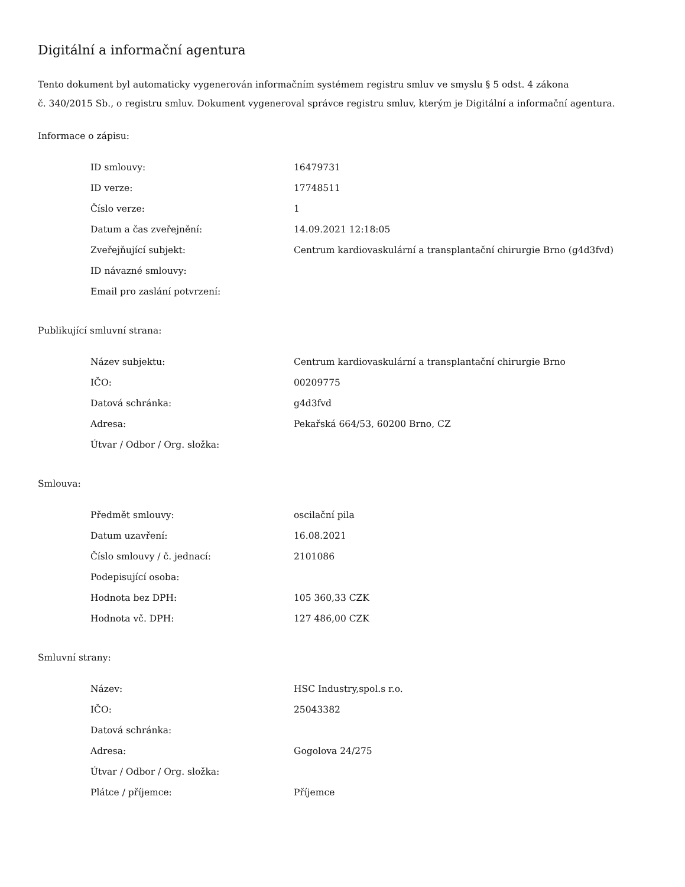Digitální a informační agentura
Tento dokument byl automaticky vygenerován informačním systémem registru smluv ve smyslu § 5 odst. 4 zákona
č. 340/2015 Sb., o registru smluv. Dokument vygeneroval správce registru smluv, kterým je Digitální a informační agentura.
Informace o zápisu:
| ID smlouvy: | 16479731 |
| ID verze: | 17748511 |
| Číslo verze: | 1 |
| Datum a čas zveřejnění: | 14.09.2021 12:18:05 |
| Zveřejňující subjekt: | Centrum kardiovaskulární a transplantační chirurgie Brno (g4d3fvd) |
| ID návazné smlouvy: | |
| Email pro zaslání potvrzení: | |
Publikující smluvní strana:
| Název subjektu: | Centrum kardiovaskulární a transplantační chirurgie Brno |
| IČO: | 00209775 |
| Datová schránka: | g4d3fvd |
| Adresa: | Pekařská 664/53, 60200 Brno, CZ |
| Útvar / Odbor / Org. složka: | |
Smlouva:
| Předmět smlouvy: | oscilační pila |
| Datum uzavření: | 16.08.2021 |
| Číslo smlouvy / č. jednací: | 2101086 |
| Podepisující osoba: | |
| Hodnota bez DPH: | 105 360,33 CZK |
| Hodnota vč. DPH: | 127 486,00 CZK |
Smluvní strany:
| Název: | HSC Industry,spol.s r.o. |
| IČO: | 25043382 |
| Datová schránka: | |
| Adresa: | Gogolova 24/275 |
| Útvar / Odbor / Org. složka: | |
| Plátce / příjemce: | Příjemce |